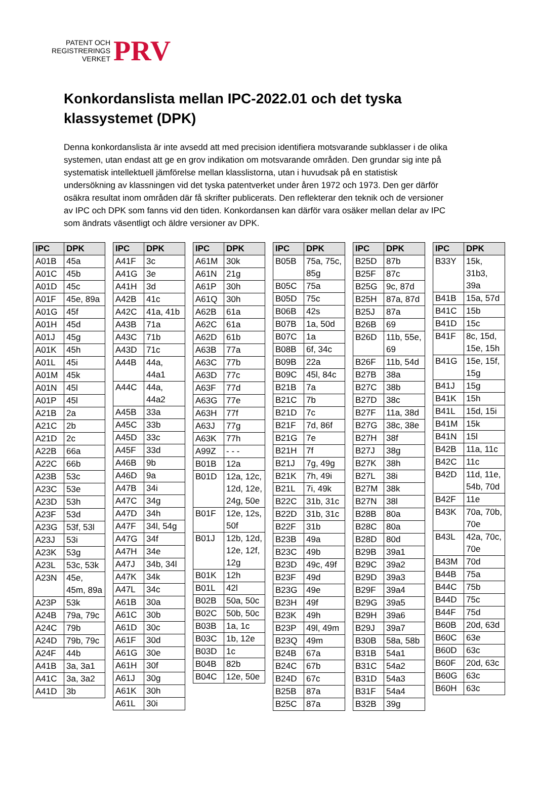PATENT OCH
REGISTRERINGS
VERKET
PRV
Konkordanslista mellan IPC-2022.01 och det tyska klassystemet (DPK)
Denna konkordanslista är inte avsedd att med precision identifiera motsvarande subklasser i de olika systemen, utan endast att ge en grov indikation om motsvarande områden. Den grundar sig inte på systematisk intellektuell jämförelse mellan klasslistorna, utan i huvudsak på en statistisk undersökning av klassningen vid det tyska patentverket under åren 1972 och 1973. Den ger därför osäkra resultat inom områden där få skrifter publicerats. Den reflekterar den teknik och de versioner av IPC och DPK som fanns vid den tiden. Konkordansen kan därför vara osäker mellan delar av IPC som ändrats väsentligt och äldre versioner av DPK.
| IPC | DPK |
| --- | --- |
| A01B | 45a |
| A01C | 45b |
| A01D | 45c |
| A01F | 45e, 89a |
| A01G | 45f |
| A01H | 45d |
| A01J | 45g |
| A01K | 45h |
| A01L | 45i |
| A01M | 45k |
| A01N | 45l |
| A01P | 45l |
| A21B | 2a |
| A21C | 2b |
| A21D | 2c |
| A22B | 66a |
| A22C | 66b |
| A23B | 53c |
| A23C | 53e |
| A23D | 53h |
| A23F | 53d |
| A23G | 53f, 53l |
| A23J | 53i |
| A23K | 53g |
| A23L | 53c, 53k |
| A23N | 45e, 45m, 89a |
| A23P | 53k |
| A24B | 79a, 79c |
| A24C | 79b |
| A24D | 79b, 79c |
| A24F | 44b |
| A41B | 3a, 3a1 |
| A41C | 3a, 3a2 |
| A41D | 3b |
| IPC | DPK |
| --- | --- |
| A41F | 3c |
| A41G | 3e |
| A41H | 3d |
| A42B | 41c |
| A42C | 41a, 41b |
| A43B | 71a |
| A43C | 71b |
| A43D | 71c |
| A44B | 44a, 44a1 |
| A44C | 44a, 44a2 |
| A45B | 33a |
| A45C | 33b |
| A45D | 33c |
| A45F | 33d |
| A46B | 9b |
| A46D | 9a |
| A47B | 34i |
| A47C | 34g |
| A47D | 34h |
| A47F | 34l, 54g |
| A47G | 34f |
| A47H | 34e |
| A47J | 34b, 34l |
| A47K | 34k |
| A47L | 34c |
| A61B | 30a |
| A61C | 30b |
| A61D | 30c |
| A61F | 30d |
| A61G | 30e |
| A61H | 30f |
| A61J | 30g |
| A61K | 30h |
| A61L | 30i |
| IPC | DPK |
| --- | --- |
| A61M | 30k |
| A61N | 21g |
| A61P | 30h |
| A61Q | 30h |
| A62B | 61a |
| A62C | 61a |
| A62D | 61b |
| A63B | 77a |
| A63C | 77b |
| A63D | 77c |
| A63F | 77d |
| A63G | 77e |
| A63H | 77f |
| A63J | 77g |
| A63K | 77h |
| A99Z | - - - |
| B01B | 12a |
| B01D | 12a, 12c, 12d, 12e, 24g, 50e |
| B01F | 12e, 12s, 50f |
| B01J | 12b, 12d, 12e, 12f, 12g |
| B01K | 12h |
| B01L | 42l |
| B02B | 50a, 50c |
| B02C | 50b, 50c |
| B03B | 1a, 1c |
| B03C | 1b, 12e |
| B03D | 1c |
| B04B | 82b |
| B04C | 12e, 50e |
| IPC | DPK |
| --- | --- |
| B05B | 75a, 75c, 85g |
| B05C | 75a |
| B05D | 75c |
| B06B | 42s |
| B07B | 1a, 50d |
| B07C | 1a |
| B08B | 6f, 34c |
| B09B | 22a |
| B09C | 45l, 84c |
| B21B | 7a |
| B21C | 7b |
| B21D | 7c |
| B21F | 7d, 86f |
| B21G | 7e |
| B21H | 7f |
| B21J | 7g, 49g |
| B21K | 7h, 49i |
| B21L | 7i, 49k |
| B22C | 31b, 31c |
| B22D | 31b, 31c |
| B22F | 31b |
| B23B | 49a |
| B23C | 49b |
| B23D | 49c, 49f |
| B23F | 49d |
| B23G | 49e |
| B23H | 49f |
| B23K | 49h |
| B23P | 49l, 49m |
| B23Q | 49m |
| B24B | 67a |
| B24C | 67b |
| B24D | 67c |
| B25B | 87a |
| B25C | 87a |
| IPC | DPK |
| --- | --- |
| B25D | 87b |
| B25F | 87c |
| B25G | 9c, 87d |
| B25H | 87a, 87d |
| B25J | 87a |
| B26B | 69 |
| B26D | 11b, 55e, 69 |
| B26F | 11b, 54d |
| B27B | 38a |
| B27C | 38b |
| B27D | 38c |
| B27F | 11a, 38d |
| B27G | 38c, 38e |
| B27H | 38f |
| B27J | 38g |
| B27K | 38h |
| B27L | 38i |
| B27M | 38k |
| B27N | 38l |
| B28B | 80a |
| B28C | 80a |
| B28D | 80d |
| B29B | 39a1 |
| B29C | 39a2 |
| B29D | 39a3 |
| B29F | 39a4 |
| B29G | 39a5 |
| B29H | 39a6 |
| B29J | 39a7 |
| B30B | 58a, 58b |
| B31B | 54a1 |
| B31C | 54a2 |
| B31D | 54a3 |
| B31F | 54a4 |
| B32B | 39g |
| IPC | DPK |
| --- | --- |
| B33Y | 15k, 31b3, 39a |
| B41B | 15a, 57d |
| B41C | 15b |
| B41D | 15c |
| B41F | 8c, 15d, 15e, 15h |
| B41G | 15e, 15f, 15g |
| B41J | 15g |
| B41K | 15h |
| B41L | 15d, 15i |
| B41M | 15k |
| B41N | 15l |
| B42B | 11a, 11c |
| B42C | 11c |
| B42D | 11d, 11e, 54b, 70d |
| B42F | 11e |
| B43K | 70a, 70b, 70e |
| B43L | 42a, 70c, 70e |
| B43M | 70d |
| B44B | 75a |
| B44C | 75b |
| B44D | 75c |
| B44F | 75d |
| B60B | 20d, 63d |
| B60C | 63e |
| B60D | 63c |
| B60F | 20d, 63c |
| B60G | 63c |
| B60H | 63c |